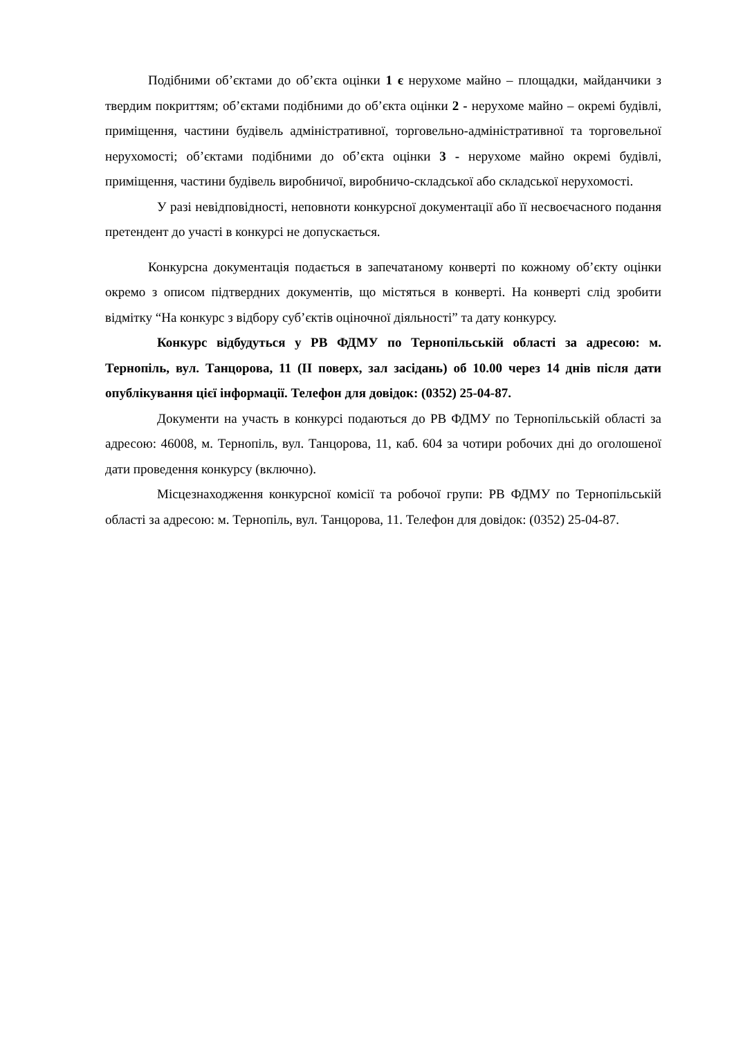Подібними об’єктами до об’єкта оцінки 1 є нерухоме майно – площадки, майданчики з твердим покриттям; об’єктами подібними до об’єкта оцінки 2 - нерухоме майно – окремі будівлі, приміщення, частини будівель адміністративної, торговельно-адміністративної та торговельної нерухомості; об’єктами подібними до об’єкта оцінки 3 - нерухоме майно окремі будівлі, приміщення, частини будівель виробничої, виробничо-складської або складської нерухомості.
У разі невідповідності, неповноти конкурсної документації або її несвоєчасного подання претендент до участі в конкурсі не допускається.
Конкурсна документація подається в запечатаному конверті по кожному об’єкту оцінки окремо з описом підтвердних документів, що містяться в конверті. На конверті слід зробити відмітку “На конкурс з відбору суб’єктів оціночної діяльності” та дату конкурсу.
Конкурс відбудуться у РВ ФДМУ по Тернопільській області за адресою: м. Тернопіль, вул. Танцорова, 11 (ІІ поверх, зал засідань) об 10.00 через 14 днів після дати опублікування цієї інформації. Телефон для довідок: (0352) 25-04-87.
Документи на участь в конкурсі подаються до РВ ФДМУ по Тернопільській області за адресою: 46008, м. Тернопіль, вул. Танцорова, 11, каб. 604 за чотири робочих дні до оголошеної дати проведення конкурсу (включно).
Місцезнаходження конкурсної комісії та робочої групи: РВ ФДМУ по Тернопільській області за адресою: м. Тернопіль, вул. Танцорова, 11. Телефон для довідок: (0352) 25-04-87.